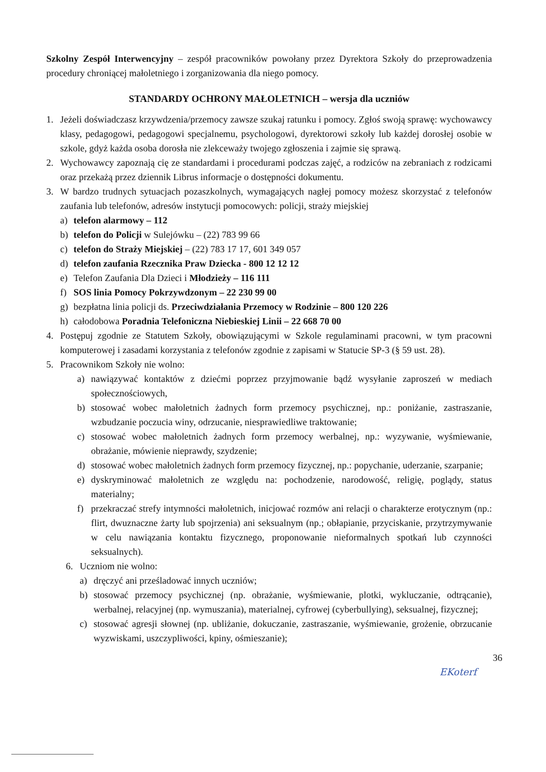Szkolny Zespół Interwencyjny – zespół pracowników powołany przez Dyrektora Szkoły do przeprowadzenia procedury chroniącej małoletniego i zorganizowania dla niego pomocy.
STANDARDY OCHRONY MAŁOLETNICH – wersja dla uczniów
1. Jeżeli doświadczasz krzywdzenia/przemocy zawsze szukaj ratunku i pomocy. Zgłoś swoją sprawę: wychowawcy klasy, pedagogowi, pedagogowi specjalnemu, psychologowi, dyrektorowi szkoły lub każdej dorosłej osobie w szkole, gdyż każda osoba dorosła nie zlekceważy twojego zgłoszenia i zajmie się sprawą.
2. Wychowawcy zapoznają cię ze standardami i procedurami podczas zajęć, a rodziców na zebraniach z rodzicami oraz przekażą przez dziennik Librus informacje o dostępności dokumentu.
3. W bardzo trudnych sytuacjach pozaszkolnych, wymagających nagłej pomocy możesz skorzystać z telefonów zaufania lub telefonów, adresów instytucji pomocowych: policji, straży miejskiej
a) telefon alarmowy – 112
b) telefon do Policji w Sulejówku – (22) 783 99 66
c) telefon do Straży Miejskiej – (22) 783 17 17, 601 349 057
d) telefon zaufania Rzecznika Praw Dziecka - 800 12 12 12
e) Telefon Zaufania Dla Dzieci i Młodzieży – 116 111
f) SOS linia Pomocy Pokrzywdzonym – 22 230 99 00
g) bezpłatna linia policji ds. Przeciwdziałania Przemocy w Rodzinie – 800 120 226
h) całodobowa Poradnia Telefoniczna Niebieskiej Linii – 22 668 70 00
4. Postępuj zgodnie ze Statutem Szkoły, obowiązującymi w Szkole regulaminami pracowni, w tym pracowni komputerowej i zasadami korzystania z telefonów zgodnie z zapisami w Statucie SP-3 (§ 59 ust. 28).
5. Pracownikom Szkoły nie wolno:
a) nawiązywać kontaktów z dziećmi poprzez przyjmowanie bądź wysyłanie zaproszeń w mediach społecznościowych,
b) stosować wobec małoletnich żadnych form przemocy psychicznej, np.: poniżanie, zastraszanie, wzbudzanie poczucia winy, odrzucanie, niesprawiedliwe traktowanie;
c) stosować wobec małoletnich żadnych form przemocy werbalnej, np.: wyzywanie, wyśmiewanie, obrażanie, mówienie nieprawdy, szydzenie;
d) stosować wobec małoletnich żadnych form przemocy fizycznej, np.: popychanie, uderzanie, szarpanie;
e) dyskryminować małoletnich ze względu na: pochodzenie, narodowość, religię, poglądy, status materialny;
f) przekraczać strefy intymności małoletnich, inicjować rozmów ani relacji o charakterze erotycznym (np.: flirt, dwuznaczne żarty lub spojrzenia) ani seksualnym (np.; obłapianie, przyciskanie, przytrzymywanie w celu nawiązania kontaktu fizycznego, proponowanie nieformalnych spotkań lub czynności seksualnych).
6. Uczniom nie wolno:
a) dręczyć ani prześladować innych uczniów;
b) stosować przemocy psychicznej (np. obrażanie, wyśmiewanie, plotki, wykluczanie, odtrącanie), werbalnej, relacyjnej (np. wymuszania), materialnej, cyfrowej (cyberbullying), seksualnej, fizycznej;
c) stosować agresji słownej (np. ubliżanie, dokuczanie, zastraszanie, wyśmiewanie, grożenie, obrzucanie wyzwiskami, uszczypliwości, kpiny, ośmieszanie);
36
EKoterf